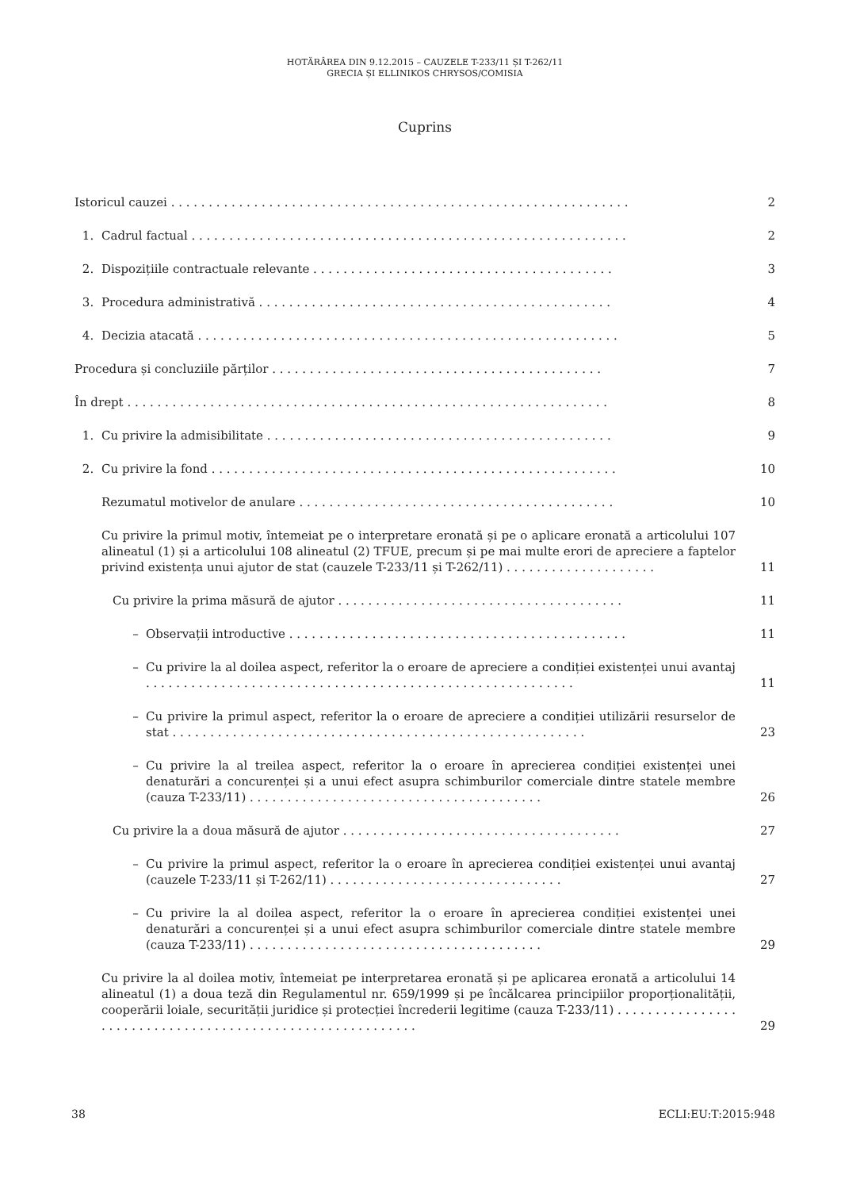HOTĂRÂREA DIN 9.12.2015 – CAUZELE T-233/11 ȘI T-262/11
GRECIA ȘI ELLINIKOS CHRYSOS/COMISIA
Cuprins
Istoricul cauzei . . . . . . . . . . . . . . . . . . . . . . . . . . . . . . . . . . . . . . . . . . . . . . . . . . . . . . . . . . . . .
2
1. Cadrul factual . . . . . . . . . . . . . . . . . . . . . . . . . . . . . . . . . . . . . . . . . . . . . . . . . . . . . . . . . .
2
2. Dispozițiile contractuale relevante . . . . . . . . . . . . . . . . . . . . . . . . . . . . . . . . . . . . . . . .
3
3. Procedura administrativă . . . . . . . . . . . . . . . . . . . . . . . . . . . . . . . . . . . . . . . . . . . . . . .
4
4. Decizia atacată . . . . . . . . . . . . . . . . . . . . . . . . . . . . . . . . . . . . . . . . . . . . . . . . . . . . . . . .
5
Procedura și concluziile părților . . . . . . . . . . . . . . . . . . . . . . . . . . . . . . . . . . . . . . . . . . . .
7
În drept . . . . . . . . . . . . . . . . . . . . . . . . . . . . . . . . . . . . . . . . . . . . . . . . . . . . . . . . . . . . . . . .
8
1. Cu privire la admisibilitate . . . . . . . . . . . . . . . . . . . . . . . . . . . . . . . . . . . . . . . . . . . . . .
9
2. Cu privire la fond . . . . . . . . . . . . . . . . . . . . . . . . . . . . . . . . . . . . . . . . . . . . . . . . . . . . . .
10
Rezumatul motivelor de anulare . . . . . . . . . . . . . . . . . . . . . . . . . . . . . . . . . . . . . . . . . .
10
Cu privire la primul motiv, întemeiat pe o interpretare eronată și pe o aplicare eronată a articolului 107 alineatul (1) și a articolului 108 alineatul (2) TFUE, precum și pe mai multe erori de apreciere a faptelor privind existența unui ajutor de stat (cauzele T-233/11 și T-262/11) . . . . . . . . . . . . . . . . . . . .
11
Cu privire la prima măsură de ajutor . . . . . . . . . . . . . . . . . . . . . . . . . . . . . . . . . . . . . .
11
– Observații introductive . . . . . . . . . . . . . . . . . . . . . . . . . . . . . . . . . . . . . . . . . . . . .
11
– Cu privire la al doilea aspect, referitor la o eroare de apreciere a condiției existenței unui avantaj . . . . . . . . . . . . . . . . . . . . . . . . . . . . . . . . . . . . . . . . . . . . . . . . . . . . . . . . .
11
– Cu privire la primul aspect, referitor la o eroare de apreciere a condiției utilizării resurselor de stat . . . . . . . . . . . . . . . . . . . . . . . . . . . . . . . . . . . . . . . . . . . . . . . . . . . . . . .
23
– Cu privire la al treilea aspect, referitor la o eroare în aprecierea condiției existenței unei denaturări a concurenței și a unui efect asupra schimburilor comerciale dintre statele membre (cauza T-233/11) . . . . . . . . . . . . . . . . . . . . . . . . . . . . . . . . . . . . . . .
26
Cu privire la a doua măsură de ajutor . . . . . . . . . . . . . . . . . . . . . . . . . . . . . . . . . . . . .
27
– Cu privire la primul aspect, referitor la o eroare în aprecierea condiției existenței unui avantaj (cauzele T-233/11 și T-262/11) . . . . . . . . . . . . . . . . . . . . . . . . . . . . . . .
27
– Cu privire la al doilea aspect, referitor la o eroare în aprecierea condiției existenței unei denaturări a concurenței și a unui efect asupra schimburilor comerciale dintre statele membre (cauza T-233/11) . . . . . . . . . . . . . . . . . . . . . . . . . . . . . . . . . . . . . . .
29
Cu privire la al doilea motiv, întemeiat pe interpretarea eronată și pe aplicarea eronată a articolului 14 alineatul (1) a doua teză din Regulamentul nr. 659/1999 și pe încălcarea principiilor proporționalității, cooperării loiale, securității juridice și protecției încrederii legitime (cauza T-233/11) . . . . . . . . . . . . . . . . . . . . . . . . . . . . . . . . . . . . . . . . . . . . . . . . . . . . . . . . . .
29
38 ECLI:EU:T:2015:948